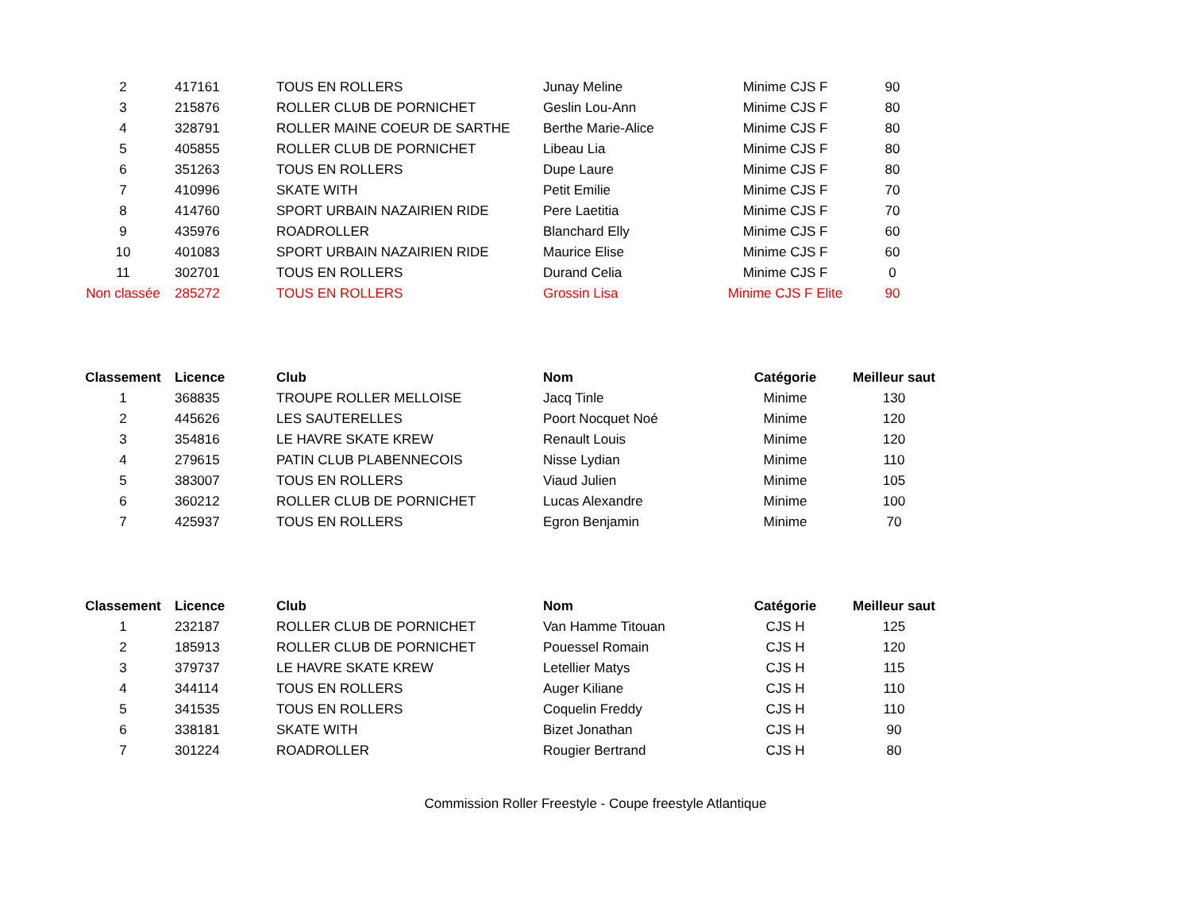| 2 | 417161 | TOUS EN ROLLERS | Junay Meline | Minime CJS F | 90 |
| 3 | 215876 | ROLLER CLUB DE PORNICHET | Geslin Lou-Ann | Minime CJS F | 80 |
| 4 | 328791 | ROLLER MAINE COEUR DE SARTHE | Berthe Marie-Alice | Minime CJS F | 80 |
| 5 | 405855 | ROLLER CLUB DE PORNICHET | Libeau Lia | Minime CJS F | 80 |
| 6 | 351263 | TOUS EN ROLLERS | Dupe Laure | Minime CJS F | 80 |
| 7 | 410996 | SKATE WITH | Petit Emilie | Minime CJS F | 70 |
| 8 | 414760 | SPORT URBAIN NAZAIRIEN RIDE | Pere Laetitia | Minime CJS F | 70 |
| 9 | 435976 | ROADROLLER | Blanchard Elly | Minime CJS F | 60 |
| 10 | 401083 | SPORT URBAIN NAZAIRIEN RIDE | Maurice Elise | Minime CJS F | 60 |
| 11 | 302701 | TOUS EN ROLLERS | Durand Celia | Minime CJS F | 0 |
| Non classée | 285272 | TOUS EN ROLLERS | Grossin Lisa | Minime CJS F Elite | 90 |
| Classement | Licence | Club | Nom | Catégorie | Meilleur saut |
| --- | --- | --- | --- | --- | --- |
| 1 | 368835 | TROUPE ROLLER MELLOISE | Jacq Tinle | Minime | 130 |
| 2 | 445626 | LES SAUTERELLES | Poort Nocquet Noé | Minime | 120 |
| 3 | 354816 | LE HAVRE SKATE KREW | Renault Louis | Minime | 120 |
| 4 | 279615 | PATIN CLUB PLABENNECOIS | Nisse Lydian | Minime | 110 |
| 5 | 383007 | TOUS EN ROLLERS | Viaud Julien | Minime | 105 |
| 6 | 360212 | ROLLER CLUB DE PORNICHET | Lucas Alexandre | Minime | 100 |
| 7 | 425937 | TOUS EN ROLLERS | Egron Benjamin | Minime | 70 |
| Classement | Licence | Club | Nom | Catégorie | Meilleur saut |
| --- | --- | --- | --- | --- | --- |
| 1 | 232187 | ROLLER CLUB DE PORNICHET | Van Hamme Titouan | CJS H | 125 |
| 2 | 185913 | ROLLER CLUB DE PORNICHET | Pouessel Romain | CJS H | 120 |
| 3 | 379737 | LE HAVRE SKATE KREW | Letellier Matys | CJS H | 115 |
| 4 | 344114 | TOUS EN ROLLERS | Auger Kiliane | CJS H | 110 |
| 5 | 341535 | TOUS EN ROLLERS | Coquelin Freddy | CJS H | 110 |
| 6 | 338181 | SKATE WITH | Bizet Jonathan | CJS H | 90 |
| 7 | 301224 | ROADROLLER | Rougier Bertrand | CJS H | 80 |
Commission Roller Freestyle - Coupe freestyle Atlantique